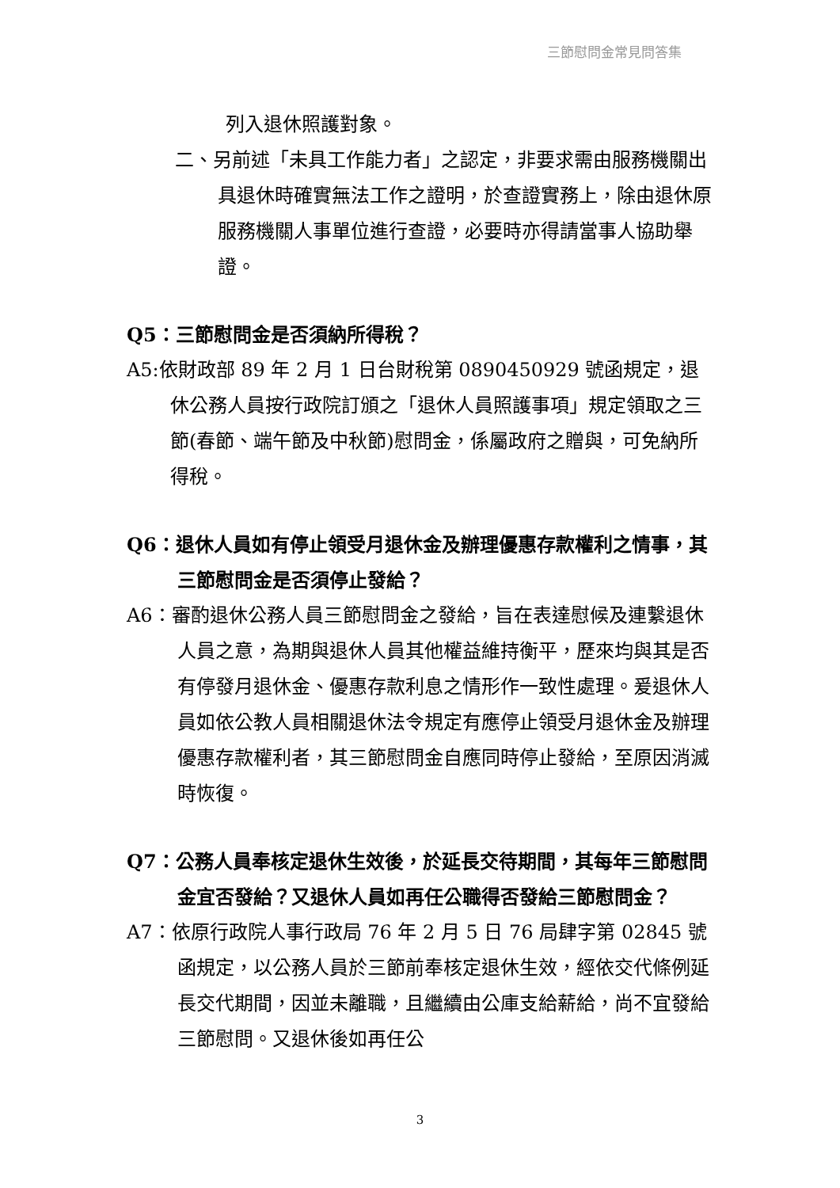三節慰問金常見問答集
列入退休照護對象。
二、另前述「未具工作能力者」之認定，非要求需由服務機關出具退休時確實無法工作之證明，於查證實務上，除由退休原服務機關人事單位進行查證，必要時亦得請當事人協助舉證。
Q5：三節慰問金是否須納所得稅？
A5:依財政部 89 年 2 月 1 日台財稅第 0890450929 號函規定，退休公務人員按行政院訂頒之「退休人員照護事項」規定領取之三節(春節、端午節及中秋節)慰問金，係屬政府之贈與，可免納所得稅。
Q6：退休人員如有停止領受月退休金及辦理優惠存款權利之情事，其三節慰問金是否須停止發給？
A6：審酌退休公務人員三節慰問金之發給，旨在表達慰候及連繫退休人員之意，為期與退休人員其他權益維持衡平，歷來均與其是否有停發月退休金、優惠存款利息之情形作一致性處理。爰退休人員如依公教人員相關退休法令規定有應停止領受月退休金及辦理優惠存款權利者，其三節慰問金自應同時停止發給，至原因消滅時恢復。
Q7：公務人員奉核定退休生效後，於延長交待期間，其每年三節慰問金宜否發給？又退休人員如再任公職得否發給三節慰問金？
A7：依原行政院人事行政局 76 年 2 月 5 日 76 局肆字第 02845 號函規定，以公務人員於三節前奉核定退休生效，經依交代條例延長交代期間，因並未離職，且繼續由公庫支給薪給，尚不宜發給三節慰問。又退休後如再任公
3